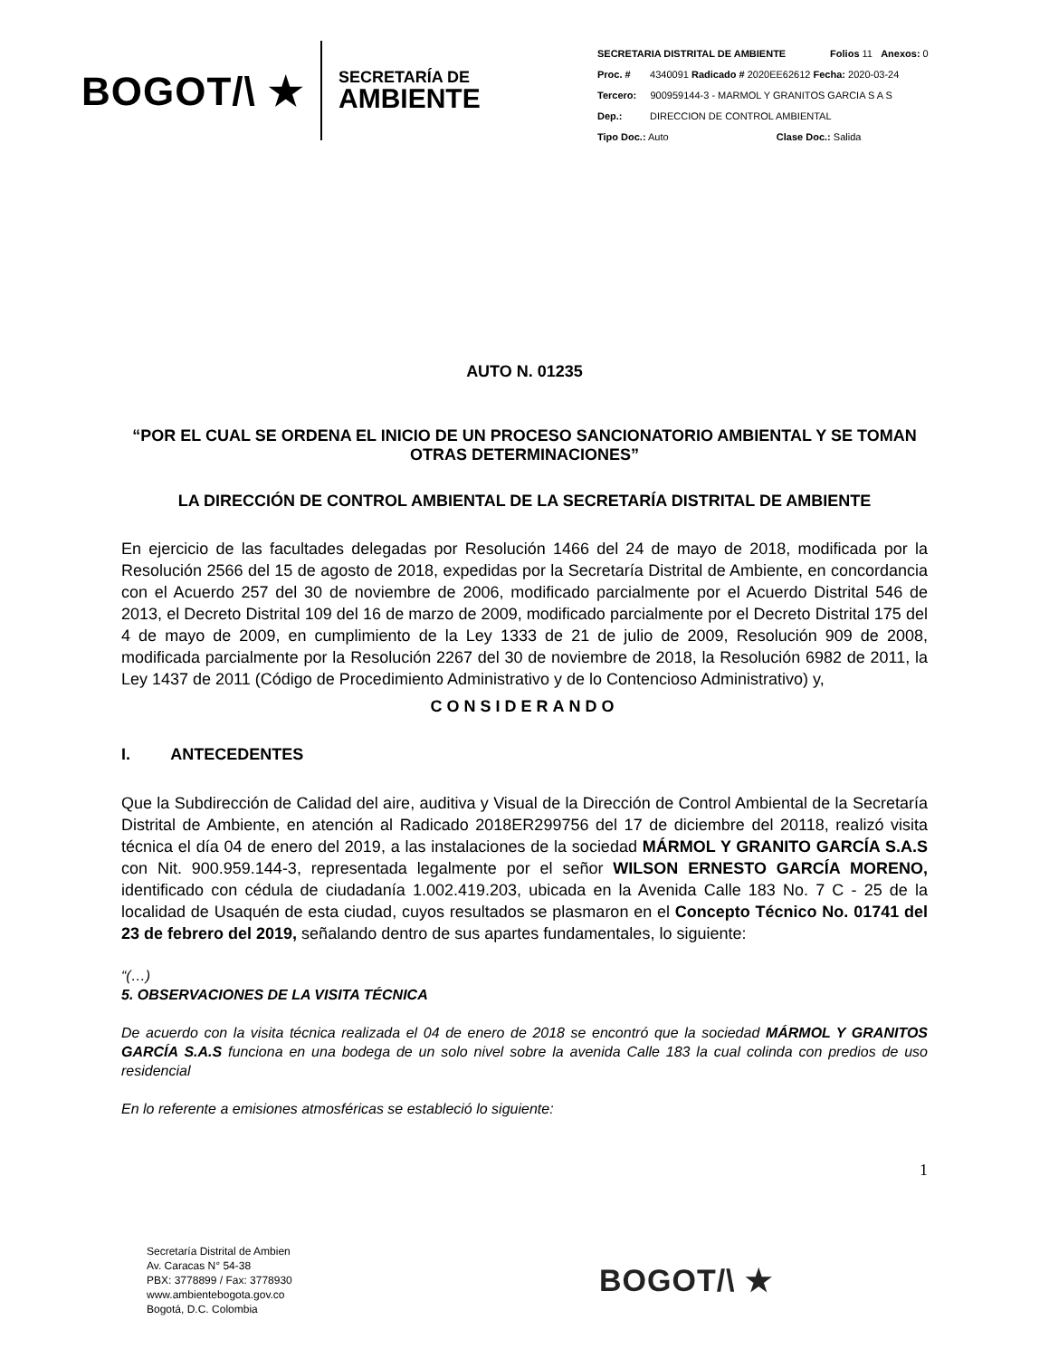BOGOT/\ ★
SECRETARÍA DE
AMBIENTE
SECRETARIA DISTRITAL DE AMBIENTE Folios 11 Anexos: 0
Proc. # 4340091 Radicado # 2020EE62612 Fecha: 2020-03-24
Tercero: 900959144-3 - MARMOL Y GRANITOS GARCIA S A S
Dep.: DIRECCION DE CONTROL AMBIENTAL
Tipo Doc.: Auto Clase Doc.: Salida
AUTO N. 01235
“POR EL CUAL SE ORDENA EL INICIO DE UN PROCESO SANCIONATORIO AMBIENTAL Y SE TOMAN OTRAS DETERMINACIONES”
LA DIRECCIÓN DE CONTROL AMBIENTAL DE LA SECRETARÍA DISTRITAL DE AMBIENTE
En ejercicio de las facultades delegadas por Resolución 1466 del 24 de mayo de 2018, modificada por la Resolución 2566 del 15 de agosto de 2018, expedidas por la Secretaría Distrital de Ambiente, en concordancia con el Acuerdo 257 del 30 de noviembre de 2006, modificado parcialmente por el Acuerdo Distrital 546 de 2013, el Decreto Distrital 109 del 16 de marzo de 2009, modificado parcialmente por el Decreto Distrital 175 del 4 de mayo de 2009, en cumplimiento de la Ley 1333 de 21 de julio de 2009, Resolución 909 de 2008, modificada parcialmente por la Resolución 2267 del 30 de noviembre de 2018, la Resolución 6982 de 2011, la Ley 1437 de 2011 (Código de Procedimiento Administrativo y de lo Contencioso Administrativo) y,
CONSIDERANDO
I. ANTECEDENTES
Que la Subdirección de Calidad del aire, auditiva y Visual de la Dirección de Control Ambiental de la Secretaría Distrital de Ambiente, en atención al Radicado 2018ER299756 del 17 de diciembre del 20118, realizó visita técnica el día 04 de enero del 2019, a las instalaciones de la sociedad MÁRMOL Y GRANITO GARCÍA S.A.S con Nit. 900.959.144-3, representada legalmente por el señor WILSON ERNESTO GARCÍA MORENO, identificado con cédula de ciudadanía 1.002.419.203, ubicada en la Avenida Calle 183 No. 7 C - 25 de la localidad de Usaquén de esta ciudad, cuyos resultados se plasmaron en el Concepto Técnico No. 01741 del 23 de febrero del 2019, señalando dentro de sus apartes fundamentales, lo siguiente:
“(…)
5. OBSERVACIONES DE LA VISITA TÉCNICA
De acuerdo con la visita técnica realizada el 04 de enero de 2018 se encontró que la sociedad MÁRMOL Y GRANITOS GARCÍA S.A.S funciona en una bodega de un solo nivel sobre la avenida Calle 183 la cual colinda con predios de uso residencial
En lo referente a emisiones atmosféricas se estableció lo siguiente:
1
Secretaría Distrital de Ambien
Av. Caracas N° 54-38
PBX: 3778899 / Fax: 3778930
www.ambientebogota.gov.co
Bogotá, D.C. Colombia
BOGOT/\ ★